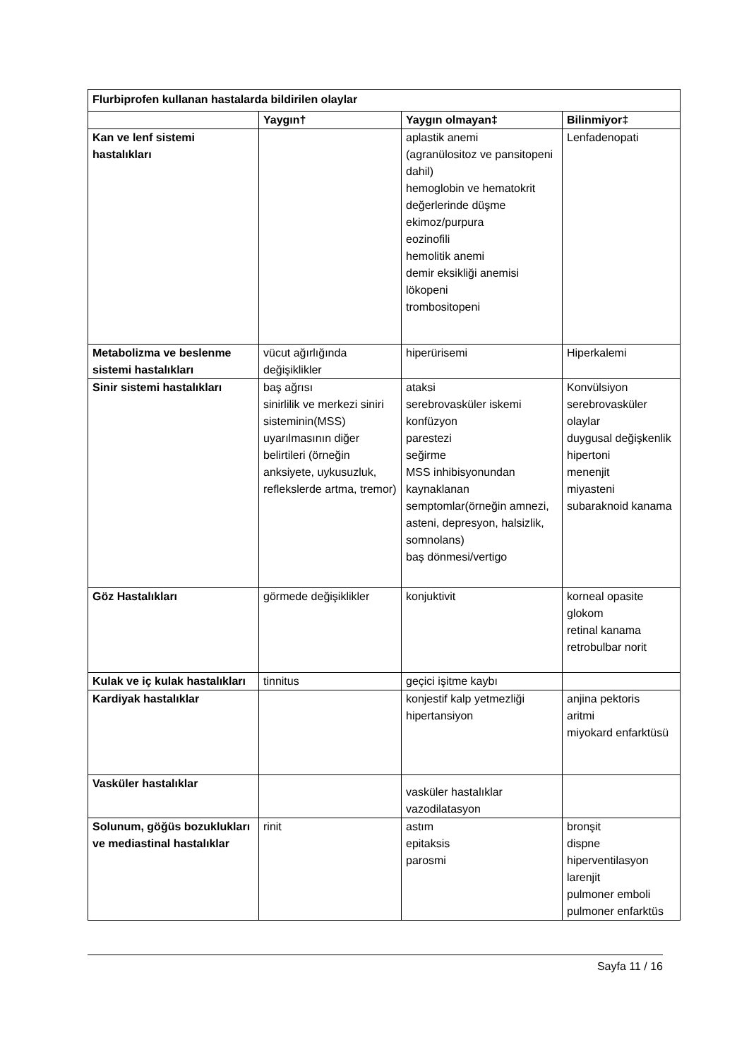| Flurbiprofen kullanan hastalarda bildirilen olaylar | | | |
| --- | --- | --- | --- |
| | Yaygın† | Yaygın olmayan‡ | Bilinmiyor‡ |
| Kan ve lenf sistemi hastalıkları | | aplastik anemi (agranülositoz ve pansitopeni dahil) hemoglobin ve hematokrit değerlerinde düşme ekimoz/purpura eozinofili hemolitik anemi demir eksikliği anemisi lökopeni trombositopeni | Lenfadenopati |
| Metabolizma ve beslenme sistemi hastalıkları | vücut ağırlığında değişiklikler | hiperürisemi | Hiperkalemi |
| Sinir sistemi hastalıkları | baş ağrısı sinirlilik ve merkezi siniri sisteminin(MSS) uyarılmasının diğer belirtileri (örneğin anksiyete, uykusuzluk, reflekslerde artma, tremor) | ataksi serebrovasküler iskemi konfüzyon parestezi seğirme MSS inhibisyonundan kaynaklanan semptomlar(örneğin amnezi, asteni, depresyon, halsizlik, somnolans) baş dönmesi/vertigo | Konvülsiyon serebrovasküler olaylar duygusal değişkenlik hipertoni menenjit miyasteni subaraknoid kanama |
| Göz Hastalıkları | görmede değişiklikler | konjuktivit | korneal opasite glokom retinal kanama retrobulbar norit |
| Kulak ve iç kulak hastalıkları | tinnitus | geçici işitme kaybı | |
| Kardiyak hastalıklar | | konjestif kalp yetmezliği hipertansiyon | anjina pektoris aritmi miyokard enfarktüsü |
| Vasküler hastalıklar | | vasküler hastalıklar vazodilatasyon | |
| Solunum, göğüs bozuklukları ve mediastinal hastalıklar | rinit | astım epitaksis parosmi | bronşit dispne hiperventilasyon larenjit pulmoner emboli pulmoner enfarktüs |
Sayfa 11 / 16